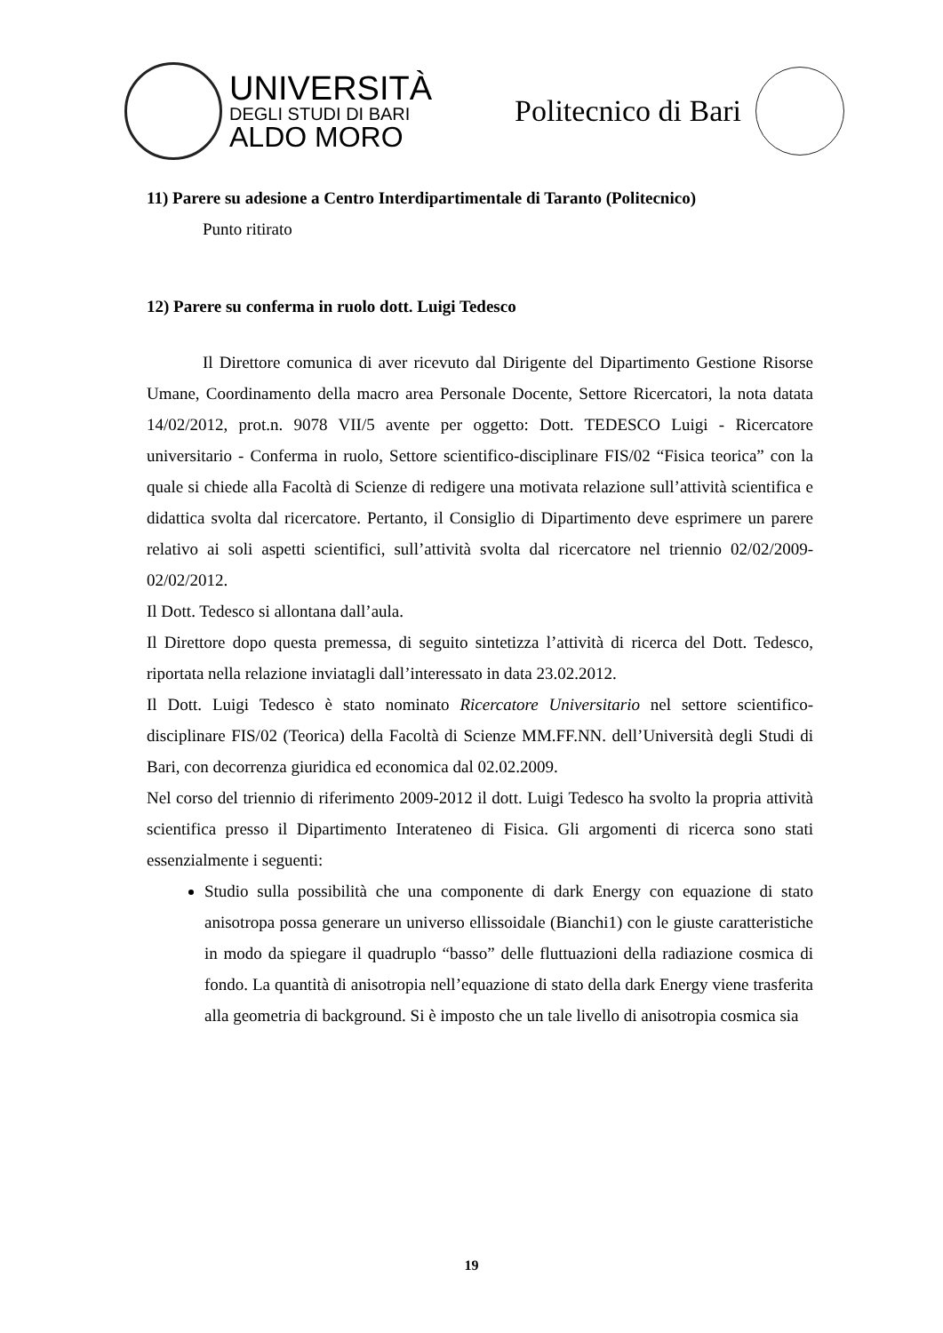UNIVERSITÀ
DEGLI STUDI DI BARI
ALDO MORO
Politecnico di Bari
11) Parere su adesione a Centro Interdipartimentale di Taranto (Politecnico)
Punto ritirato
12) Parere su conferma in ruolo dott. Luigi Tedesco
Il Direttore comunica di aver ricevuto dal Dirigente del Dipartimento Gestione Risorse Umane, Coordinamento della macro area Personale Docente, Settore Ricercatori, la nota datata 14/02/2012, prot.n. 9078 VII/5 avente per oggetto: Dott. TEDESCO Luigi - Ricercatore universitario - Conferma in ruolo, Settore scientifico-disciplinare FIS/02 “Fisica teorica” con la quale si chiede alla Facoltà di Scienze di redigere una motivata relazione sull’attività scientifica e didattica svolta dal ricercatore. Pertanto, il Consiglio di Dipartimento deve esprimere un parere relativo ai soli aspetti scientifici, sull’attività svolta dal ricercatore nel triennio 02/02/2009-02/02/2012.
Il Dott. Tedesco si allontana dall’aula.
Il Direttore dopo questa premessa, di seguito sintetizza l’attività di ricerca del Dott. Tedesco, riportata nella relazione inviatagli dall’interessato in data 23.02.2012.
Il Dott. Luigi Tedesco è stato nominato Ricercatore Universitario nel settore scientifico-disciplinare FIS/02 (Teorica) della Facoltà di Scienze MM.FF.NN. dell’Università degli Studi di Bari, con decorrenza giuridica ed economica dal 02.02.2009.
Nel corso del triennio di riferimento 2009-2012 il dott. Luigi Tedesco ha svolto la propria attività scientifica presso il Dipartimento Interateneo di Fisica. Gli argomenti di ricerca sono stati essenzialmente i seguenti:
Studio sulla possibilità che una componente di dark Energy con equazione di stato anisotropa possa generare un universo ellissoidale (Bianchi1) con le giuste caratteristiche in modo da spiegare il quadruplo “basso” delle fluttuazioni della radiazione cosmica di fondo. La quantità di anisotropia nell’equazione di stato della dark Energy viene trasferita alla geometria di background. Si è imposto che un tale livello di anisotropia cosmica sia
19